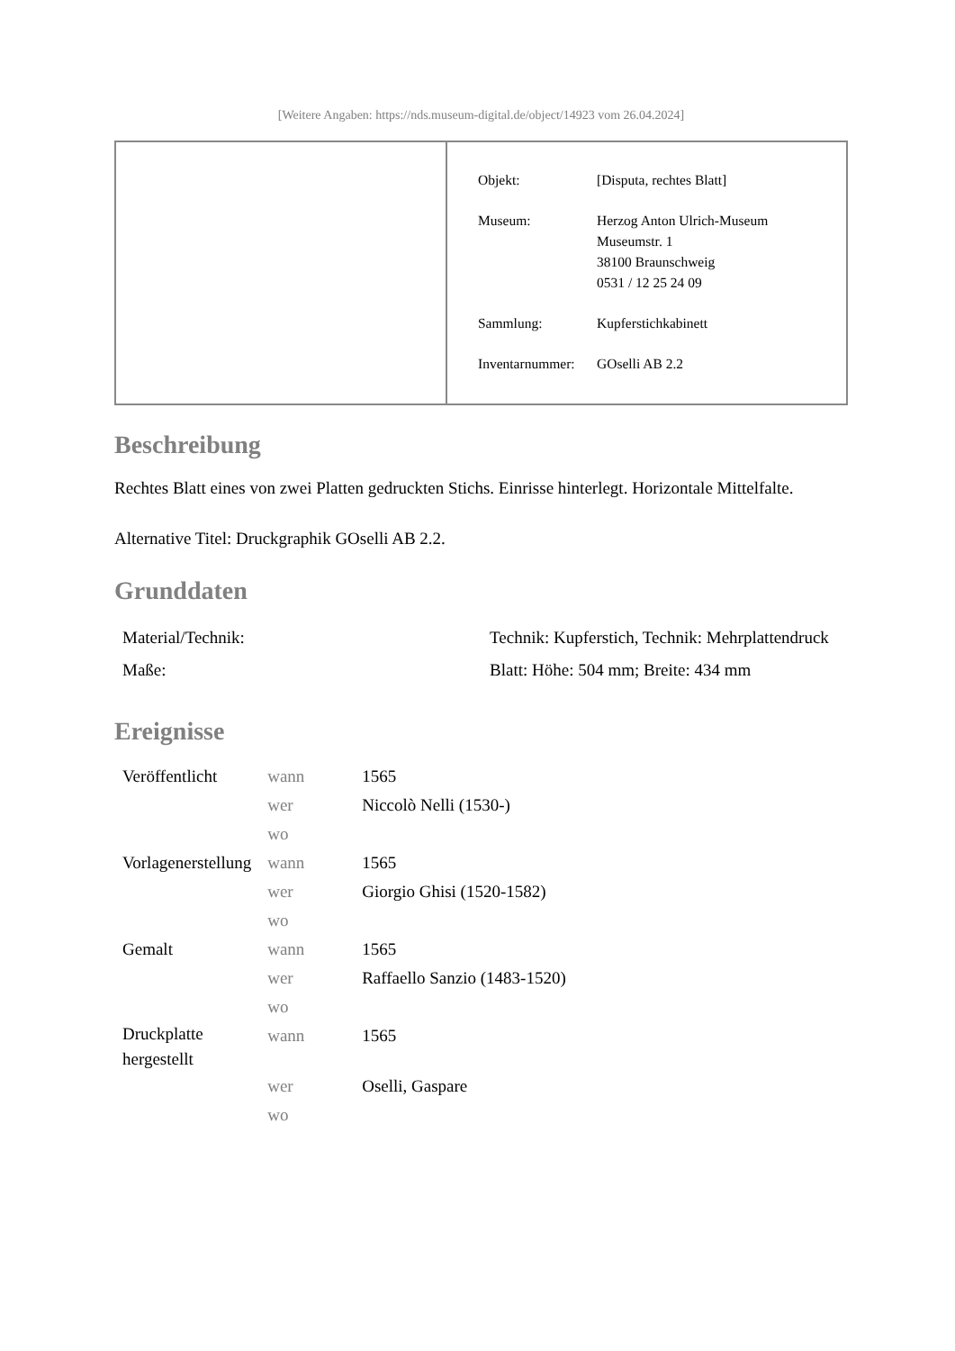[Weitere Angaben: https://nds.museum-digital.de/object/14923 vom 26.04.2024]
| Objekt: | [Disputa, rechtes Blatt] |
| Museum: | Herzog Anton Ulrich-Museum Museumstr. 1 38100 Braunschweig 0531 / 12 25 24 09 |
| Sammlung: | Kupferstichkabinett |
| Inventarnummer: | GOselli AB 2.2 |
Beschreibung
Rechtes Blatt eines von zwei Platten gedruckten Stichs. Einrisse hinterlegt. Horizontale Mittelfalte.
Alternative Titel: Druckgraphik GOselli AB 2.2.
Grunddaten
| Material/Technik: | Technik: Kupferstich, Technik: Mehrplattendruck |
| Maße: | Blatt: Höhe: 504 mm; Breite: 434 mm |
Ereignisse
| Veröffentlicht | wann | 1565 |
| | wer | Niccolò Nelli (1530-) |
| | wo | |
| Vorlagenerstellung | wann | 1565 |
| | wer | Giorgio Ghisi (1520-1582) |
| | wo | |
| Gemalt | wann | 1565 |
| | wer | Raffaello Sanzio (1483-1520) |
| | wo | |
| Druckplatte hergestellt | wann | 1565 |
| | wer | Oselli, Gaspare |
| | wo | |